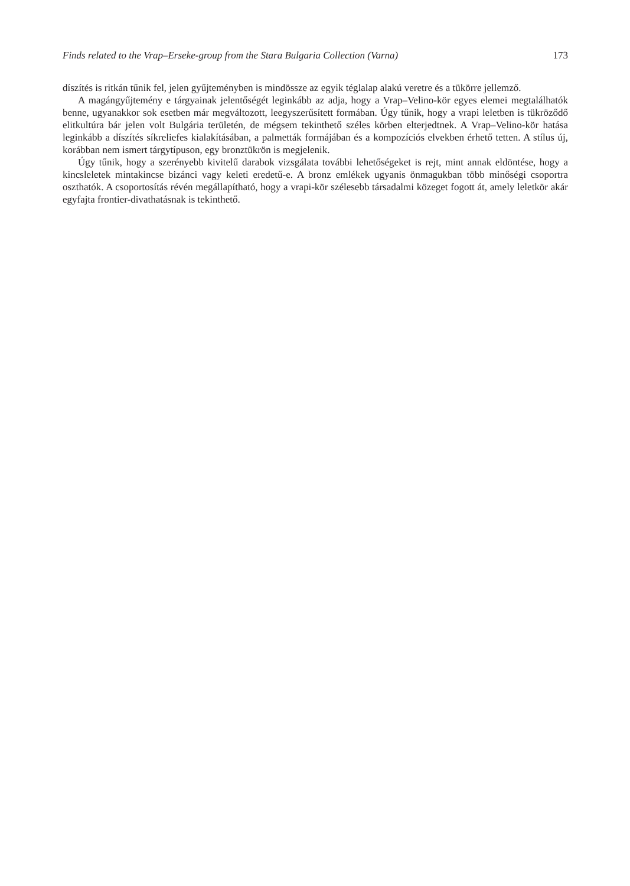Finds related to the Vrap–Erseke-group from the Stara Bulgaria Collection (Varna) 173
díszítés is ritkán tűnik fel, jelen gyűjteményben is mindössze az egyik téglalap alakú veretre és a tükörre jellemző.
A magángyűjtemény e tárgyainak jelentőségét leginkább az adja, hogy a Vrap–Velino-kör egyes elemei megtalálhatók benne, ugyanakkor sok esetben már megváltozott, leegyszerűsített formában. Úgy tűnik, hogy a vrapi leletben is tükröződő elitkultúra bár jelen volt Bulgária területén, de mégsem tekinthető széles körben elterjedtnek. A Vrap–Velino-kör hatása leginkább a díszítés síkreliefes kialakításában, a palmetták formájában és a kompozíciós elvekben érhető tetten. A stílus új, korábban nem ismert tárgytípuson, egy bronztükrön is megjelenik.
Úgy tűnik, hogy a szerényebb kivitelű darabok vizsgálata további lehetőségeket is rejt, mint annak eldöntése, hogy a kincsleletek mintakincse bizánci vagy keleti eredetű-e. A bronz emlékek ugyanis önmagukban több minőségi csoportra oszthatók. A csoportosítás révén megállapítható, hogy a vrapi-kör szélesebb társadalmi közeget fogott át, amely leletkör akár egyfajta frontier-divathatásnak is tekinthető.